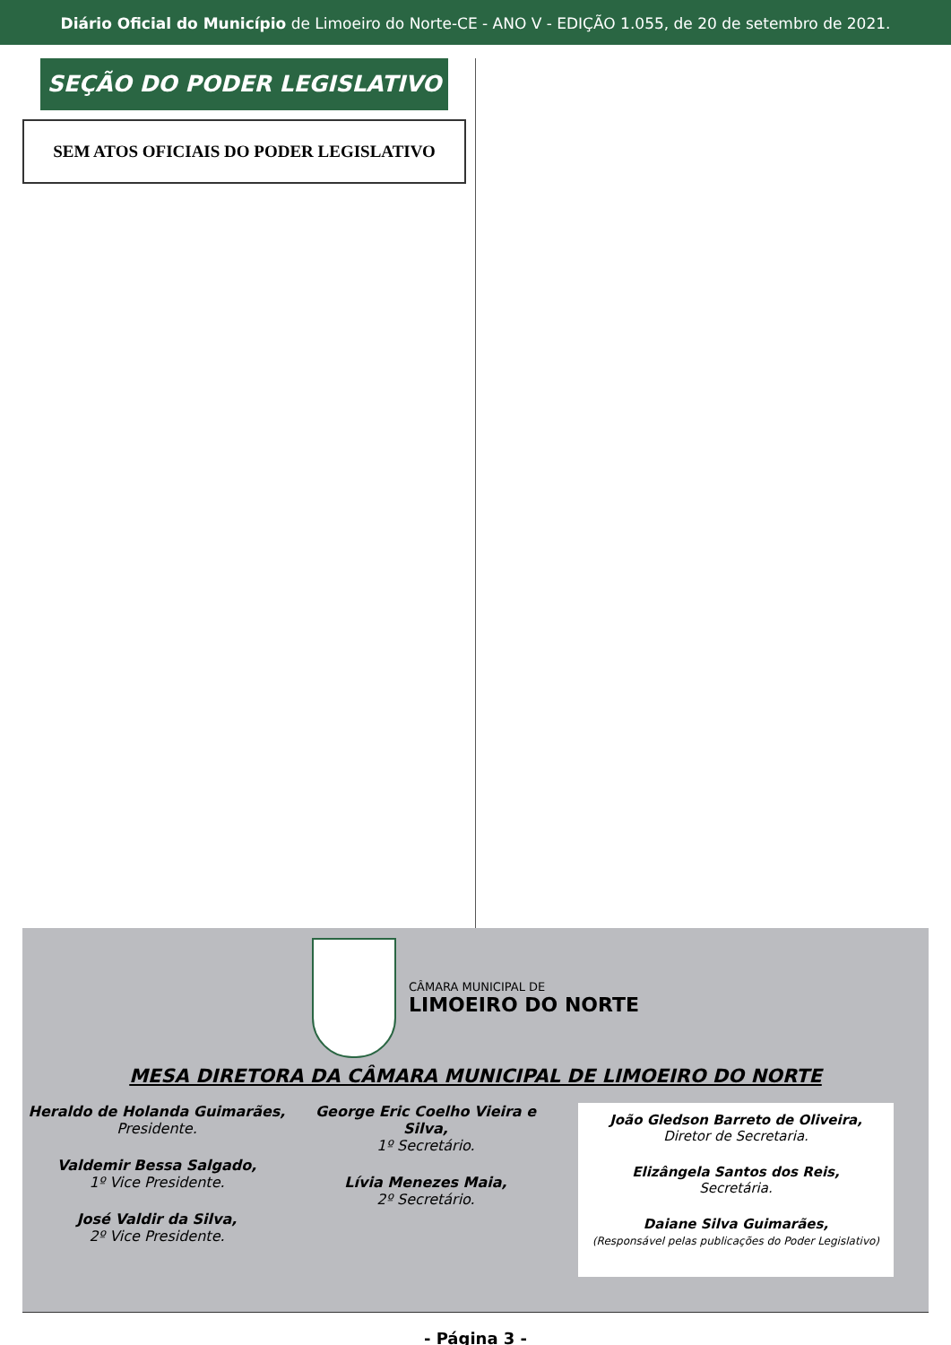Diário Oficial do Município de Limoeiro do Norte-CE - ANO V - EDIÇÃO 1.055, de 20 de setembro de 2021.
SEÇÃO DO PODER LEGISLATIVO
SEM ATOS OFICIAIS DO PODER LEGISLATIVO
CÂMARA MUNICIPAL DE
LIMOEIRO DO NORTE
MESA DIRETORA DA CÂMARA MUNICIPAL DE LIMOEIRO DO NORTE
Heraldo de Holanda Guimarães,
Presidente.
Valdemir Bessa Salgado,
1º Vice Presidente.
José Valdir da Silva,
2º Vice Presidente.
George Eric Coelho Vieira e Silva,
1º Secretário.
Lívia Menezes Maia,
2º Secretário.
João Gledson Barreto de Oliveira,
Diretor de Secretaria.
Elizângela Santos dos Reis,
Secretária.
Daiane Silva Guimarães,
(Responsável pelas publicações do Poder Legislativo)
- Página 3 -